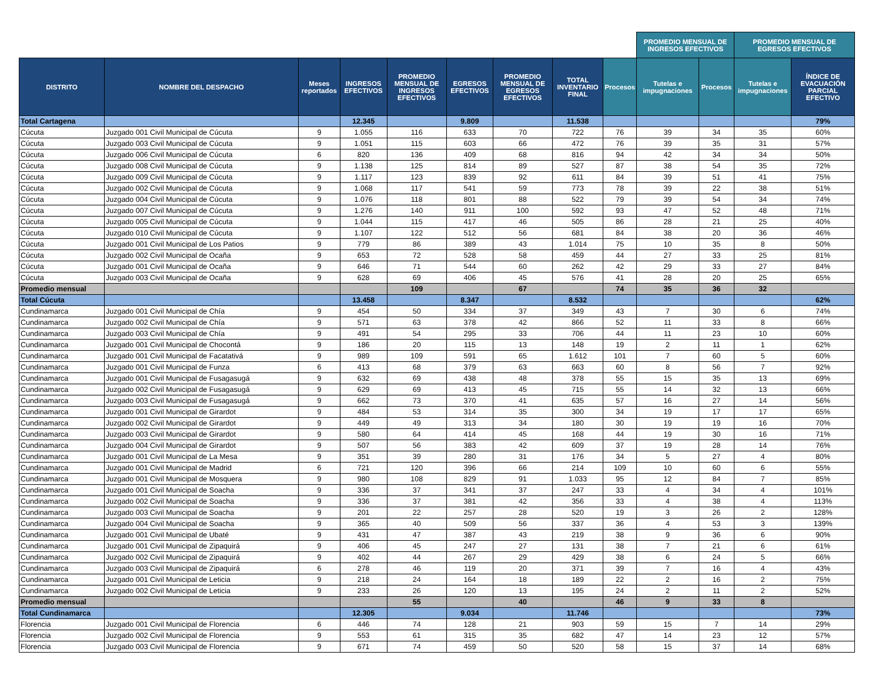| | | | | | | | | | PROMEDIO MENSUAL DE INGRESOS EFECTIVOS | | PROMEDIO MENSUAL DE EGRESOS EFECTIVOS | | |
| DISTRITO | NOMBRE DEL DESPACHO | Meses reportados | INGRESOS EFECTIVOS | PROMEDIO MENSUAL DE INGRESOS EFECTIVOS | EGRESOS EFECTIVOS | PROMEDIO MENSUAL DE EGRESOS EFECTIVOS | TOTAL INVENTARIO FINAL | Procesos | Tutelas e impugnaciones | Procesos | Tutelas e impugnaciones | ÍNDICE DE EVACUACIÓN PARCIAL EFECTIVO | |
| Total Cartagena | | | 12.345 | | 9.809 | | 11.538 | | | | | 79% | |
| Cúcuta | Juzgado 001 Civil Municipal de Cúcuta | 9 | 1.055 | 116 | 633 | 70 | 722 | 76 | 39 | 34 | 35 | 60% | |
| Cúcuta | Juzgado 003 Civil Municipal de Cúcuta | 9 | 1.051 | 115 | 603 | 66 | 472 | 76 | 39 | 35 | 31 | 57% | |
| Cúcuta | Juzgado 006 Civil Municipal de Cúcuta | 6 | 820 | 136 | 409 | 68 | 816 | 94 | 42 | 34 | 34 | 50% | |
| Cúcuta | Juzgado 008 Civil Municipal de Cúcuta | 9 | 1.138 | 125 | 814 | 89 | 527 | 87 | 38 | 54 | 35 | 72% | |
| Cúcuta | Juzgado 009 Civil Municipal de Cúcuta | 9 | 1.117 | 123 | 839 | 92 | 611 | 84 | 39 | 51 | 41 | 75% | |
| Cúcuta | Juzgado 002 Civil Municipal de Cúcuta | 9 | 1.068 | 117 | 541 | 59 | 773 | 78 | 39 | 22 | 38 | 51% | |
| Cúcuta | Juzgado 004 Civil Municipal de Cúcuta | 9 | 1.076 | 118 | 801 | 88 | 522 | 79 | 39 | 54 | 34 | 74% | |
| Cúcuta | Juzgado 007 Civil Municipal de Cúcuta | 9 | 1.276 | 140 | 911 | 100 | 592 | 93 | 47 | 52 | 48 | 71% | |
| Cúcuta | Juzgado 005 Civil Municipal de Cúcuta | 9 | 1.044 | 115 | 417 | 46 | 505 | 86 | 28 | 21 | 25 | 40% | |
| Cúcuta | Juzgado 010 Civil Municipal de Cúcuta | 9 | 1.107 | 122 | 512 | 56 | 681 | 84 | 38 | 20 | 36 | 46% | |
| Cúcuta | Juzgado 001 Civil Municipal de Los Patios | 9 | 779 | 86 | 389 | 43 | 1.014 | 75 | 10 | 35 | 8 | 50% | |
| Cúcuta | Juzgado 002 Civil Municipal de Ocaña | 9 | 653 | 72 | 528 | 58 | 459 | 44 | 27 | 33 | 25 | 81% | |
| Cúcuta | Juzgado 001 Civil Municipal de Ocaña | 9 | 646 | 71 | 544 | 60 | 262 | 42 | 29 | 33 | 27 | 84% | |
| Cúcuta | Juzgado 003 Civil Municipal de Ocaña | 9 | 628 | 69 | 406 | 45 | 576 | 41 | 28 | 20 | 25 | 65% | |
| Promedio mensual | | | | 109 | | 67 | | 74 | 35 | 36 | 32 | | |
| Total Cúcuta | | | 13.458 | | 8.347 | | 8.532 | | | | | 62% | |
| Cundinamarca | Juzgado 001 Civil Municipal de Chía | 9 | 454 | 50 | 334 | 37 | 349 | 43 | 7 | 30 | 6 | 74% | |
| Cundinamarca | Juzgado 002 Civil Municipal de Chía | 9 | 571 | 63 | 378 | 42 | 866 | 52 | 11 | 33 | 8 | 66% | |
| Cundinamarca | Juzgado 003 Civil Municipal de Chía | 9 | 491 | 54 | 295 | 33 | 706 | 44 | 11 | 23 | 10 | 60% | |
| Cundinamarca | Juzgado 001 Civil Municipal de Chocontá | 9 | 186 | 20 | 115 | 13 | 148 | 19 | 2 | 11 | 1 | 62% | |
| Cundinamarca | Juzgado 001 Civil Municipal de Facatativá | 9 | 989 | 109 | 591 | 65 | 1.612 | 101 | 7 | 60 | 5 | 60% | |
| Cundinamarca | Juzgado 001 Civil Municipal de Funza | 6 | 413 | 68 | 379 | 63 | 663 | 60 | 8 | 56 | 7 | 92% | |
| Cundinamarca | Juzgado 001 Civil Municipal de Fusagasugá | 9 | 632 | 69 | 438 | 48 | 378 | 55 | 15 | 35 | 13 | 69% | |
| Cundinamarca | Juzgado 002 Civil Municipal de Fusagasugá | 9 | 629 | 69 | 413 | 45 | 715 | 55 | 14 | 32 | 13 | 66% | |
| Cundinamarca | Juzgado 003 Civil Municipal de Fusagasugá | 9 | 662 | 73 | 370 | 41 | 635 | 57 | 16 | 27 | 14 | 56% | |
| Cundinamarca | Juzgado 001 Civil Municipal de Girardot | 9 | 484 | 53 | 314 | 35 | 300 | 34 | 19 | 17 | 17 | 65% | |
| Cundinamarca | Juzgado 002 Civil Municipal de Girardot | 9 | 449 | 49 | 313 | 34 | 180 | 30 | 19 | 19 | 16 | 70% | |
| Cundinamarca | Juzgado 003 Civil Municipal de Girardot | 9 | 580 | 64 | 414 | 45 | 168 | 44 | 19 | 30 | 16 | 71% | |
| Cundinamarca | Juzgado 004 Civil Municipal de Girardot | 9 | 507 | 56 | 383 | 42 | 609 | 37 | 19 | 28 | 14 | 76% | |
| Cundinamarca | Juzgado 001 Civil Municipal de La Mesa | 9 | 351 | 39 | 280 | 31 | 176 | 34 | 5 | 27 | 4 | 80% | |
| Cundinamarca | Juzgado 001 Civil Municipal de Madrid | 6 | 721 | 120 | 396 | 66 | 214 | 109 | 10 | 60 | 6 | 55% | |
| Cundinamarca | Juzgado 001 Civil Municipal de Mosquera | 9 | 980 | 108 | 829 | 91 | 1.033 | 95 | 12 | 84 | 7 | 85% | |
| Cundinamarca | Juzgado 001 Civil Municipal de Soacha | 9 | 336 | 37 | 341 | 37 | 247 | 33 | 4 | 34 | 4 | 101% | |
| Cundinamarca | Juzgado 002 Civil Municipal de Soacha | 9 | 336 | 37 | 381 | 42 | 356 | 33 | 4 | 38 | 4 | 113% | |
| Cundinamarca | Juzgado 003 Civil Municipal de Soacha | 9 | 201 | 22 | 257 | 28 | 520 | 19 | 3 | 26 | 2 | 128% | |
| Cundinamarca | Juzgado 004 Civil Municipal de Soacha | 9 | 365 | 40 | 509 | 56 | 337 | 36 | 4 | 53 | 3 | 139% | |
| Cundinamarca | Juzgado 001 Civil Municipal de Ubaté | 9 | 431 | 47 | 387 | 43 | 219 | 38 | 9 | 36 | 6 | 90% | |
| Cundinamarca | Juzgado 001 Civil Municipal de Zipaquirá | 9 | 406 | 45 | 247 | 27 | 131 | 38 | 7 | 21 | 6 | 61% | |
| Cundinamarca | Juzgado 002 Civil Municipal de Zipaquirá | 9 | 402 | 44 | 267 | 29 | 429 | 38 | 6 | 24 | 5 | 66% | |
| Cundinamarca | Juzgado 003 Civil Municipal de Zipaquirá | 6 | 278 | 46 | 119 | 20 | 371 | 39 | 7 | 16 | 4 | 43% | |
| Cundinamarca | Juzgado 001 Civil Municipal de Leticia | 9 | 218 | 24 | 164 | 18 | 189 | 22 | 2 | 16 | 2 | 75% | |
| Cundinamarca | Juzgado 002 Civil Municipal de Leticia | 9 | 233 | 26 | 120 | 13 | 195 | 24 | 2 | 11 | 2 | 52% | |
| Promedio mensual | | | | 55 | | 40 | | 46 | 9 | 33 | 8 | | |
| Total Cundinamarca | | | 12.305 | | 9.034 | | 11.746 | | | | | 73% | |
| Florencia | Juzgado 001 Civil Municipal de Florencia | 6 | 446 | 74 | 128 | 21 | 903 | 59 | 15 | 7 | 14 | 29% | |
| Florencia | Juzgado 002 Civil Municipal de Florencia | 9 | 553 | 61 | 315 | 35 | 682 | 47 | 14 | 23 | 12 | 57% | |
| Florencia | Juzgado 003 Civil Municipal de Florencia | 9 | 671 | 74 | 459 | 50 | 520 | 58 | 15 | 37 | 14 | 68% | |